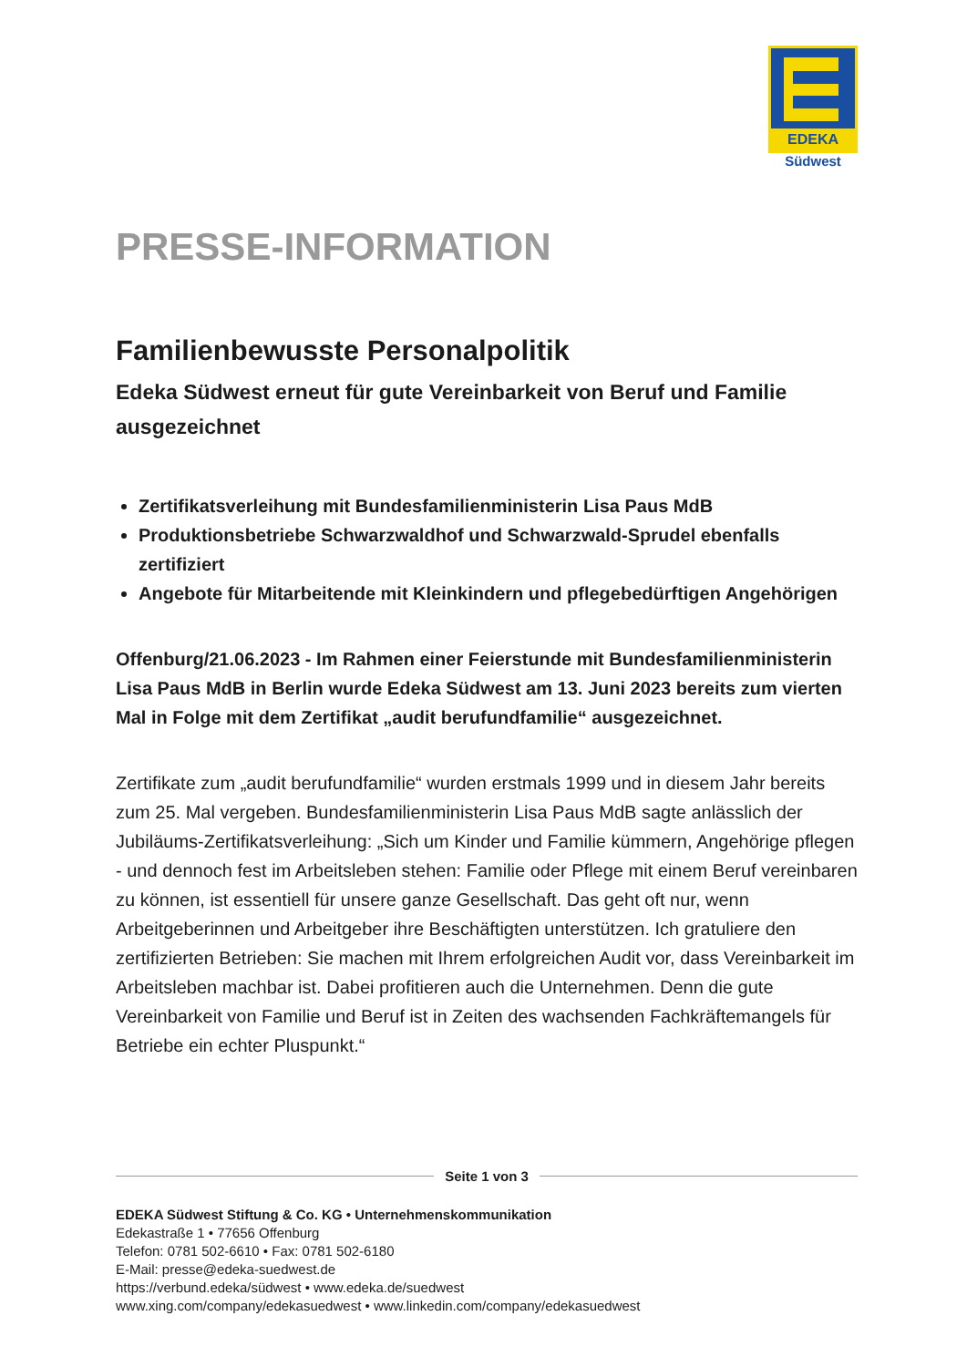EDEKA
Südwest
PRESSE-INFORMATION
Familienbewusste Personalpolitik
Edeka Südwest erneut für gute Vereinbarkeit von Beruf und Familie ausgezeichnet
Zertifikatsverleihung mit Bundesfamilienministerin Lisa Paus MdB
Produktionsbetriebe Schwarzwaldhof und Schwarzwald-Sprudel ebenfalls zertifiziert
Angebote für Mitarbeitende mit Kleinkindern und pflegebedürftigen Angehörigen
Offenburg/21.06.2023 - Im Rahmen einer Feierstunde mit Bundesfamilienministerin Lisa Paus MdB in Berlin wurde Edeka Südwest am 13. Juni 2023 bereits zum vierten Mal in Folge mit dem Zertifikat „audit berufundfamilie“ ausgezeichnet.
Zertifikate zum „audit berufundfamilie“ wurden erstmals 1999 und in diesem Jahr bereits zum 25. Mal vergeben. Bundesfamilienministerin Lisa Paus MdB sagte anlässlich der Jubiläums-Zertifikatsverleihung: „Sich um Kinder und Familie kümmern, Angehörige pflegen - und dennoch fest im Arbeitsleben stehen: Familie oder Pflege mit einem Beruf vereinbaren zu können, ist essentiell für unsere ganze Gesellschaft. Das geht oft nur, wenn Arbeitgeberinnen und Arbeitgeber ihre Beschäftigten unterstützen. Ich gratuliere den zertifizierten Betrieben: Sie machen mit Ihrem erfolgreichen Audit vor, dass Vereinbarkeit im Arbeitsleben machbar ist. Dabei profitieren auch die Unternehmen. Denn die gute Vereinbarkeit von Familie und Beruf ist in Zeiten des wachsenden Fachkräftemangels für Betriebe ein echter Pluspunkt.“
Seite 1 von 3
EDEKA Südwest Stiftung & Co. KG • Unternehmenskommunikation
Edekastraße 1 • 77656 Offenburg
Telefon: 0781 502-6610 • Fax: 0781 502-6180
E-Mail: presse@edeka-suedwest.de
https://verbund.edeka/südwest • www.edeka.de/suedwest
www.xing.com/company/edekasuedwest • www.linkedin.com/company/edekasuedwest